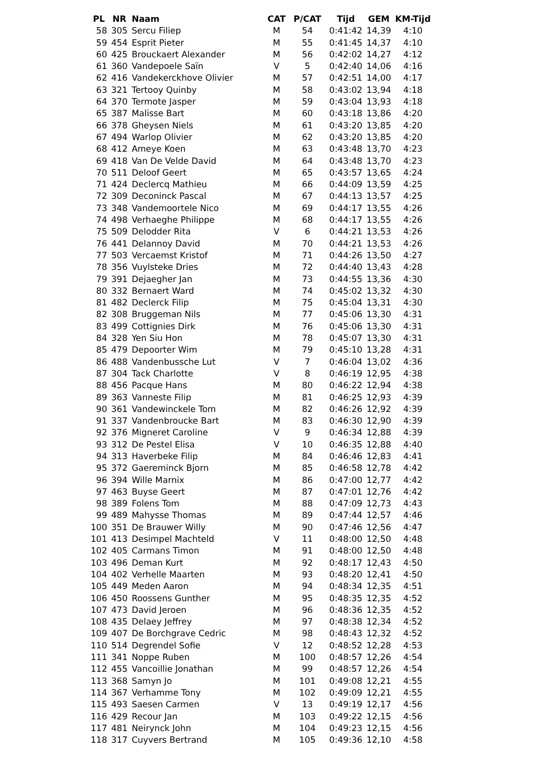| PL | NR | Naam | CAT | P/CAT | Tijd | GEM | KM-Tijd |
| --- | --- | --- | --- | --- | --- | --- | --- |
| 58 | 305 | Sercu Filiep | M | 54 | 0:41:42 | 14,39 | 4:10 |
| 59 | 454 | Esprit Pieter | M | 55 | 0:41:45 | 14,37 | 4:10 |
| 60 | 425 | Brouckaert Alexander | M | 56 | 0:42:02 | 14,27 | 4:12 |
| 61 | 360 | Vandepoele Saïn | V | 5 | 0:42:40 | 14,06 | 4:16 |
| 62 | 416 | Vandekerckhove Olivier | M | 57 | 0:42:51 | 14,00 | 4:17 |
| 63 | 321 | Tertooy Quinby | M | 58 | 0:43:02 | 13,94 | 4:18 |
| 64 | 370 | Termote Jasper | M | 59 | 0:43:04 | 13,93 | 4:18 |
| 65 | 387 | Malisse Bart | M | 60 | 0:43:18 | 13,86 | 4:20 |
| 66 | 378 | Gheysen Niels | M | 61 | 0:43:20 | 13,85 | 4:20 |
| 67 | 494 | Warlop Olivier | M | 62 | 0:43:20 | 13,85 | 4:20 |
| 68 | 412 | Ameye Koen | M | 63 | 0:43:48 | 13,70 | 4:23 |
| 69 | 418 | Van De Velde David | M | 64 | 0:43:48 | 13,70 | 4:23 |
| 70 | 511 | Deloof Geert | M | 65 | 0:43:57 | 13,65 | 4:24 |
| 71 | 424 | Declercq Mathieu | M | 66 | 0:44:09 | 13,59 | 4:25 |
| 72 | 309 | Deconinck Pascal | M | 67 | 0:44:13 | 13,57 | 4:25 |
| 73 | 348 | Vandemoortele Nico | M | 69 | 0:44:17 | 13,55 | 4:26 |
| 74 | 498 | Verhaeghe Philippe | M | 68 | 0:44:17 | 13,55 | 4:26 |
| 75 | 509 | Delodder Rita | V | 6 | 0:44:21 | 13,53 | 4:26 |
| 76 | 441 | Delannoy David | M | 70 | 0:44:21 | 13,53 | 4:26 |
| 77 | 503 | Vercaemst Kristof | M | 71 | 0:44:26 | 13,50 | 4:27 |
| 78 | 356 | Vuylsteke Dries | M | 72 | 0:44:40 | 13,43 | 4:28 |
| 79 | 391 | Dejaegher Jan | M | 73 | 0:44:55 | 13,36 | 4:30 |
| 80 | 332 | Bernaert Ward | M | 74 | 0:45:02 | 13,32 | 4:30 |
| 81 | 482 | Declerck Filip | M | 75 | 0:45:04 | 13,31 | 4:30 |
| 82 | 308 | Bruggeman Nils | M | 77 | 0:45:06 | 13,30 | 4:31 |
| 83 | 499 | Cottignies Dirk | M | 76 | 0:45:06 | 13,30 | 4:31 |
| 84 | 328 | Yen Siu Hon | M | 78 | 0:45:07 | 13,30 | 4:31 |
| 85 | 479 | Depoorter Wim | M | 79 | 0:45:10 | 13,28 | 4:31 |
| 86 | 488 | Vandenbussche Lut | V | 7 | 0:46:04 | 13,02 | 4:36 |
| 87 | 304 | Tack Charlotte | V | 8 | 0:46:19 | 12,95 | 4:38 |
| 88 | 456 | Pacque Hans | M | 80 | 0:46:22 | 12,94 | 4:38 |
| 89 | 363 | Vanneste Filip | M | 81 | 0:46:25 | 12,93 | 4:39 |
| 90 | 361 | Vandewinckele Tom | M | 82 | 0:46:26 | 12,92 | 4:39 |
| 91 | 337 | Vandenbroucke Bart | M | 83 | 0:46:30 | 12,90 | 4:39 |
| 92 | 376 | Migneret Caroline | V | 9 | 0:46:34 | 12,88 | 4:39 |
| 93 | 312 | De Pestel Elisa | V | 10 | 0:46:35 | 12,88 | 4:40 |
| 94 | 313 | Haverbeke Filip | M | 84 | 0:46:46 | 12,83 | 4:41 |
| 95 | 372 | Gaereminck Bjorn | M | 85 | 0:46:58 | 12,78 | 4:42 |
| 96 | 394 | Wille Marnix | M | 86 | 0:47:00 | 12,77 | 4:42 |
| 97 | 463 | Buyse Geert | M | 87 | 0:47:01 | 12,76 | 4:42 |
| 98 | 389 | Folens Tom | M | 88 | 0:47:09 | 12,73 | 4:43 |
| 99 | 489 | Mahysse Thomas | M | 89 | 0:47:44 | 12,57 | 4:46 |
| 100 | 351 | De Brauwer Willy | M | 90 | 0:47:46 | 12,56 | 4:47 |
| 101 | 413 | Desimpel Machteld | V | 11 | 0:48:00 | 12,50 | 4:48 |
| 102 | 405 | Carmans Timon | M | 91 | 0:48:00 | 12,50 | 4:48 |
| 103 | 496 | Deman Kurt | M | 92 | 0:48:17 | 12,43 | 4:50 |
| 104 | 402 | Verhelle Maarten | M | 93 | 0:48:20 | 12,41 | 4:50 |
| 105 | 449 | Meden Aaron | M | 94 | 0:48:34 | 12,35 | 4:51 |
| 106 | 450 | Roossens Gunther | M | 95 | 0:48:35 | 12,35 | 4:52 |
| 107 | 473 | David Jeroen | M | 96 | 0:48:36 | 12,35 | 4:52 |
| 108 | 435 | Delaey Jeffrey | M | 97 | 0:48:38 | 12,34 | 4:52 |
| 109 | 407 | De Borchgrave Cedric | M | 98 | 0:48:43 | 12,32 | 4:52 |
| 110 | 514 | Degrendel Sofie | V | 12 | 0:48:52 | 12,28 | 4:53 |
| 111 | 341 | Noppe Ruben | M | 100 | 0:48:57 | 12,26 | 4:54 |
| 112 | 455 | Vancoillie Jonathan | M | 99 | 0:48:57 | 12,26 | 4:54 |
| 113 | 368 | Samyn Jo | M | 101 | 0:49:08 | 12,21 | 4:55 |
| 114 | 367 | Verhamme Tony | M | 102 | 0:49:09 | 12,21 | 4:55 |
| 115 | 493 | Saesen Carmen | V | 13 | 0:49:19 | 12,17 | 4:56 |
| 116 | 429 | Recour Jan | M | 103 | 0:49:22 | 12,15 | 4:56 |
| 117 | 481 | Neirynck John | M | 104 | 0:49:23 | 12,15 | 4:56 |
| 118 | 317 | Cuyvers Bertrand | M | 105 | 0:49:36 | 12,10 | 4:58 |